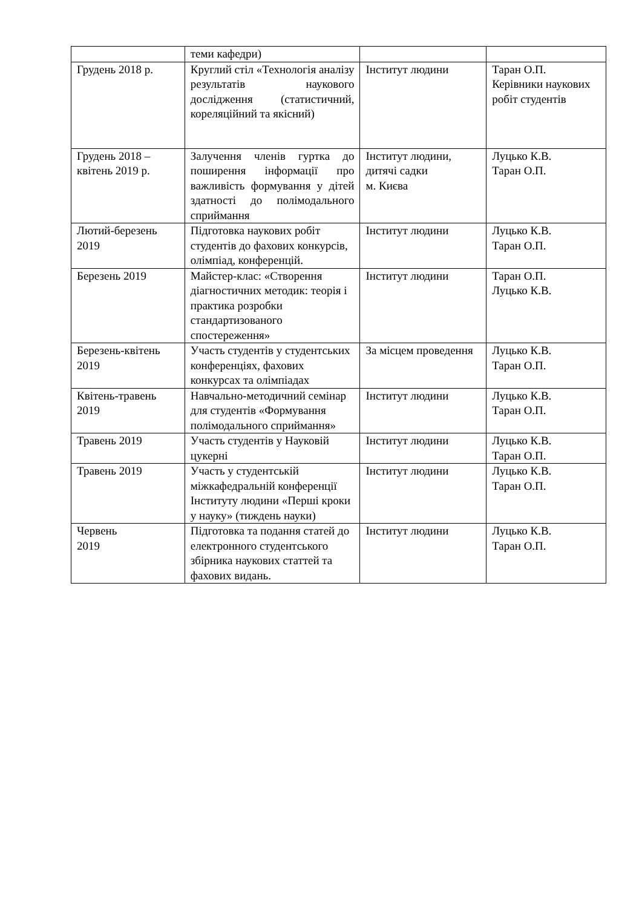| | теми кафедри) | | |
| Грудень 2018 р. | Круглий стіл «Технологія аналізу результатів наукового дослідження (статистичний, кореляційний та якісний) | Інститут людини | Таран О.П. Керівники наукових робіт студентів |
| Грудень 2018 – квітень 2019 р. | Залучення членів гуртка до поширення інформації про важливість формування у дітей здатності до полімодального сприймання | Інститут людини, дитячі садки м. Києва | Луцько К.В. Таран О.П. |
| Лютий-березень 2019 | Підготовка наукових робіт студентів до фахових конкурсів, олімпіад, конференцій. | Інститут людини | Луцько К.В. Таран О.П. |
| Березень 2019 | Майстер-клас: «Створення діагностичних методик: теорія і практика розробки стандартизованого спостереження» | Інститут людини | Таран О.П. Луцько К.В. |
| Березень-квітень 2019 | Участь студентів у студентських конференціях, фахових конкурсах та олімпіадах | За місцем проведення | Луцько К.В. Таран О.П. |
| Квітень-травень 2019 | Навчально-методичний семінар для студентів «Формування полімодального сприймання» | Інститут людини | Луцько К.В. Таран О.П. |
| Травень 2019 | Участь студентів у Науковій цукерні | Інститут людини | Луцько К.В. Таран О.П. |
| Травень 2019 | Участь у студентській міжкафедральній конференції Інституту людини «Перші кроки у науку» (тиждень науки) | Інститут людини | Луцько К.В. Таран О.П. |
| Червень 2019 | Підготовка та подання статей до електронного студентського збірника наукових статтей та фахових видань. | Інститут людини | Луцько К.В. Таран О.П. |